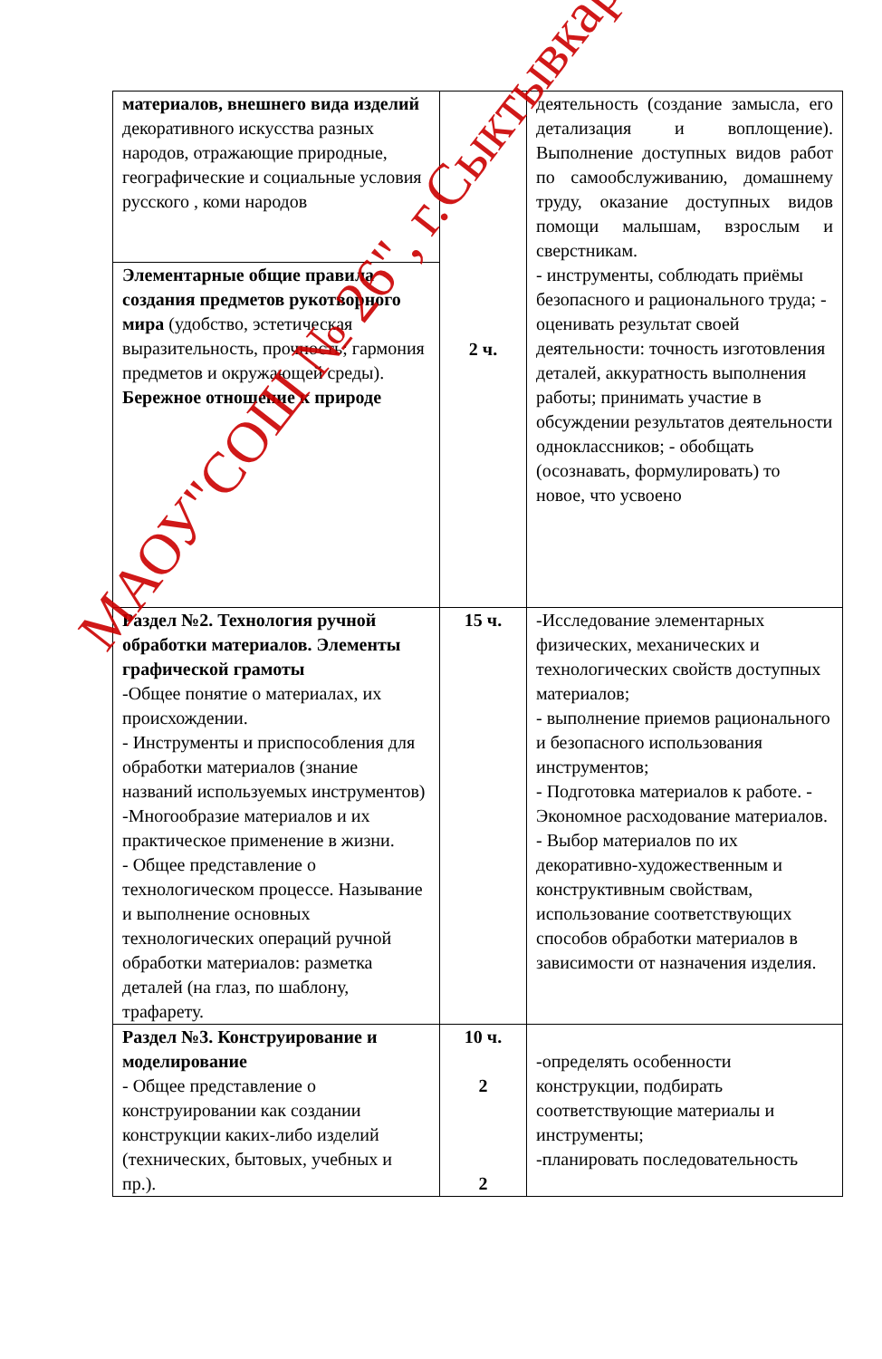| материалов, внешнего вида изделий декоративного искусства разных народов, отражающие природные, географические и социальные условия русского , коми народов | 2 ч. | деятельность (создание замысла, его детализация и воплощение). Выполнение доступных видов работ по самообслуживанию, домашнему труду, оказание доступных видов помощи малышам, взрослым и сверстникам. - инструменты, соблюдать приёмы безопасного и рационального труда; - оценивать результат своей деятельности: точность изготовления деталей, аккуратность выполнения работы; принимать участие в обсуждении результатов деятельности одноклассников; - обобщать (осознавать, формулировать) то новое, что усвоено |
| Элементарные общие правила создания предметов рукотворного мира (удобство, эстетическая выразительность, прочность; гармония предметов и окружающей среды). Бережное отношение к природе | | |
| Раздел №2. Технология ручной обработки материалов. Элементы графической грамоты -Общее понятие о материалах, их происхождении. - Инструменты и приспособления для обработки материалов (знание названий используемых инструментов) -Многообразие материалов и их практическое применение в жизни. - Общее представление о технологическом процессе. Называние и выполнение основных технологических операций ручной обработки материалов: разметка деталей (на глаз, по шаблону, трафарету. | 15 ч. | -Исследование элементарных физических, механических и технологических свойств доступных материалов; - выполнение приемов рационального и безопасного использования инструментов; - Подготовка материалов к работе. - Экономное расходование материалов. - Выбор материалов по их декоративно-художественным и конструктивным свойствам, использование соответствующих способов обработки материалов в зависимости от назначения изделия. |
| Раздел №3. Конструирование и моделирование - Общее представление о конструировании как создании конструкции каких-либо изделий (технических, бытовых, учебных и пр.). | 10 ч. 2 2 | -определять особенности конструкции, подбирать соответствующие материалы и инструменты; -планировать последовательность |
МАОУ"СОШ № 26", г.Сыктывкар